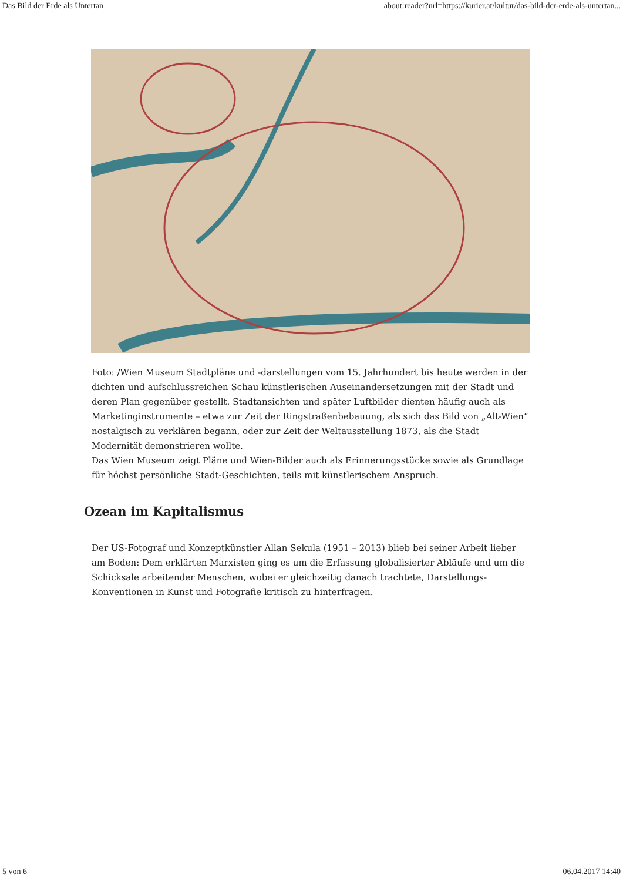Das Bild der Erde als Untertan about:reader?url=https://kurier.at/kultur/das-bild-der-erde-als-untertan...
Foto: /Wien Museum Stadtpläne und -darstellungen vom 15. Jahrhundert bis heute werden in der dichten und aufschlussreichen Schau künstlerischen Auseinandersetzungen mit der Stadt und deren Plan gegenüber gestellt. Stadtansichten und später Luftbilder dienten häufig auch als Marketinginstrumente – etwa zur Zeit der Ringstraßenbebauung, als sich das Bild von „Alt-Wien“ nostalgisch zu verklären begann, oder zur Zeit der Weltausstellung 1873, als die Stadt Modernität demonstrieren wollte.
Das Wien Museum zeigt Pläne und Wien-Bilder auch als Erinnerungsstücke sowie als Grundlage für höchst persönliche Stadt-Geschichten, teils mit künstlerischem Anspruch.
Ozean im Kapitalismus
Der US-Fotograf und Konzeptkünstler Allan Sekula (1951 – 2013) blieb bei seiner Arbeit lieber am Boden: Dem erklärten Marxisten ging es um die Erfassung globalisierter Abläufe und um die Schicksale arbeitender Menschen, wobei er gleichzeitig danach trachtete, Darstellungs-Konventionen in Kunst und Fotografie kritisch zu hinterfragen.
5 von 6 06.04.2017 14:40